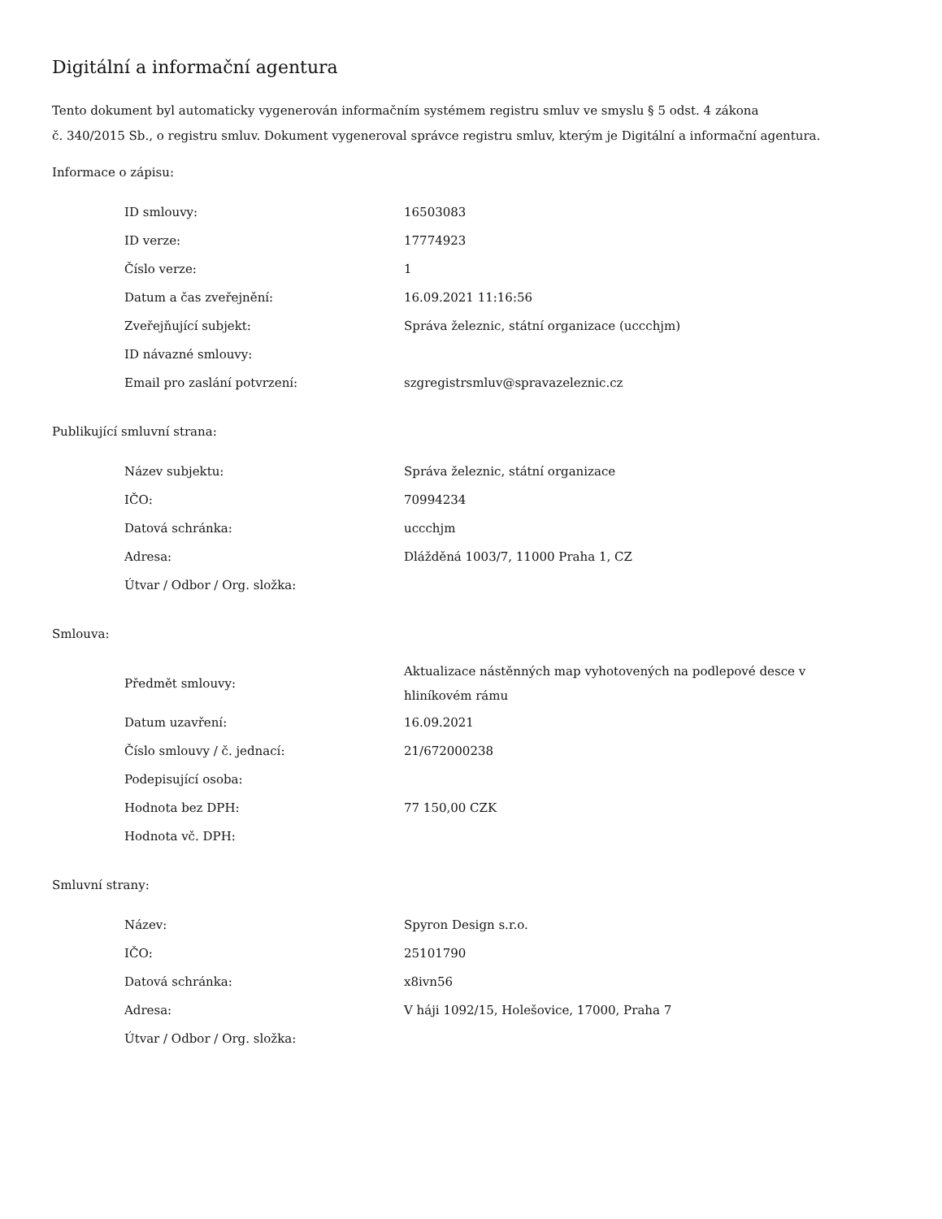Digitální a informační agentura
Tento dokument byl automaticky vygenerován informačním systémem registru smluv ve smyslu § 5 odst. 4 zákona
č. 340/2015 Sb., o registru smluv. Dokument vygeneroval správce registru smluv, kterým je Digitální a informační agentura.
Informace o zápisu:
| ID smlouvy: | 16503083 |
| ID verze: | 17774923 |
| Číslo verze: | 1 |
| Datum a čas zveřejnění: | 16.09.2021 11:16:56 |
| Zveřejňující subjekt: | Správa železnic, státní organizace (uccchjm) |
| ID návazné smlouvy: | |
| Email pro zaslání potvrzení: | szgregistrsmluv@spravazeleznic.cz |
Publikující smluvní strana:
| Název subjektu: | Správa železnic, státní organizace |
| IČO: | 70994234 |
| Datová schránka: | uccchjm |
| Adresa: | Dlážděná 1003/7, 11000 Praha 1, CZ |
| Útvar / Odbor / Org. složka: | |
Smlouva:
| Předmět smlouvy: | Aktualizace nástěnných map vyhotovených na podlepové desce v hliníkovém rámu |
| Datum uzavření: | 16.09.2021 |
| Číslo smlouvy / č. jednací: | 21/672000238 |
| Podepisující osoba: | |
| Hodnota bez DPH: | 77 150,00 CZK |
| Hodnota vč. DPH: | |
Smluvní strany:
| Název: | Spyron Design s.r.o. |
| IČO: | 25101790 |
| Datová schránka: | x8ivn56 |
| Adresa: | V háji 1092/15, Holešovice, 17000, Praha 7 |
| Útvar / Odbor / Org. složka: | |